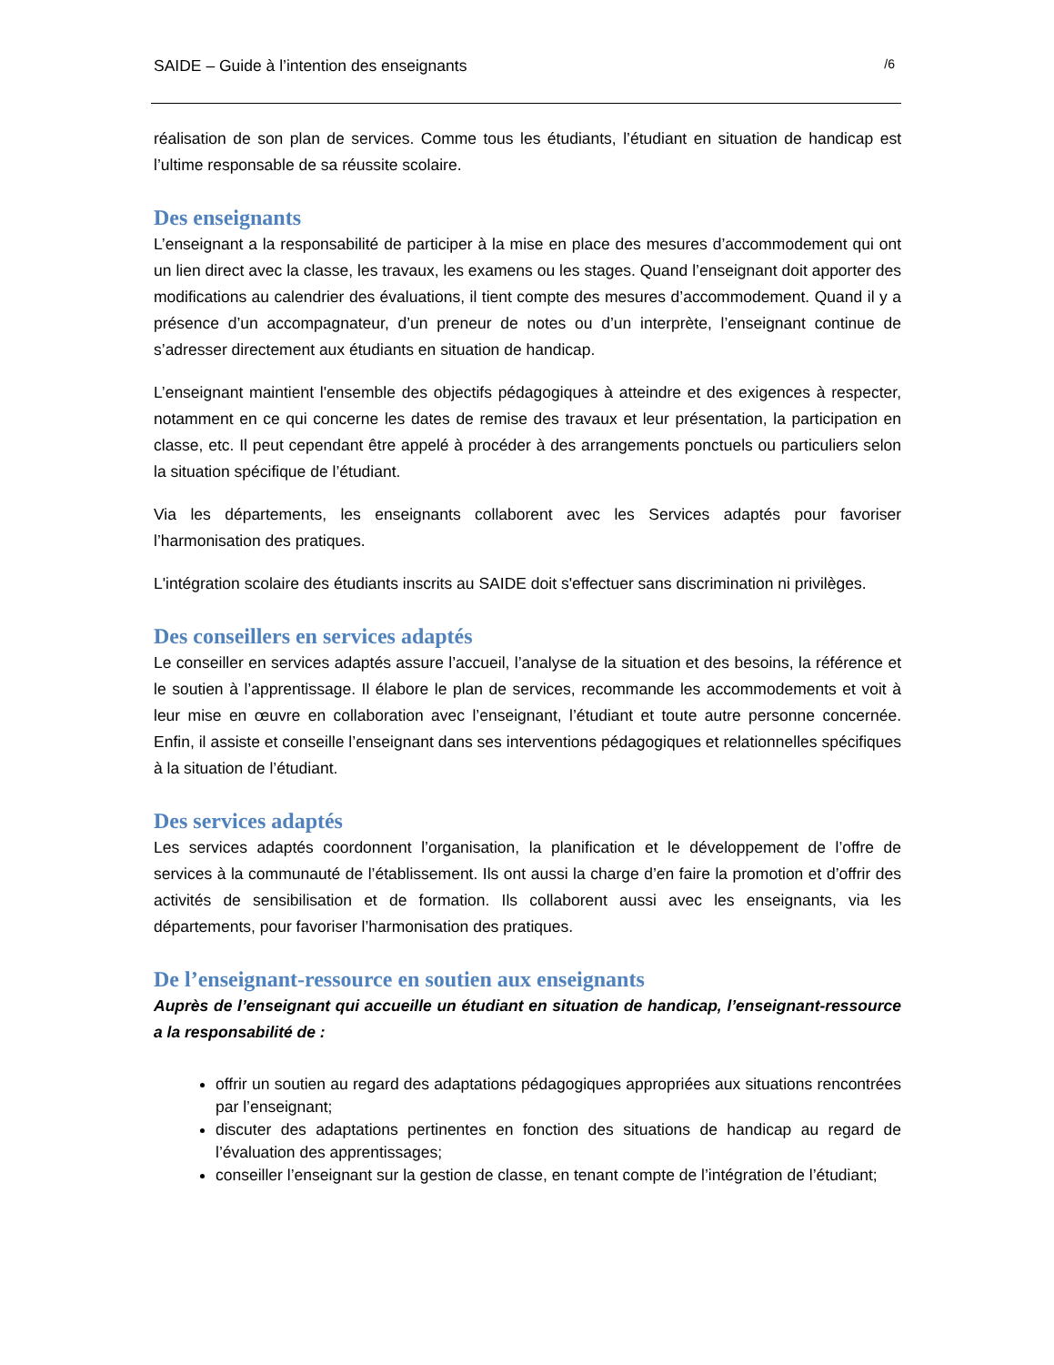SAIDE – Guide à l’intention des enseignants /6
réalisation de son plan de services. Comme tous les étudiants, l’étudiant en situation de handicap est l’ultime responsable de sa réussite scolaire.
Des enseignants
L’enseignant a la responsabilité de participer à la mise en place des mesures d’accommodement qui ont un lien direct avec la classe, les travaux, les examens ou les stages. Quand l’enseignant doit apporter des modifications au calendrier des évaluations, il tient compte des mesures d’accommodement. Quand il y a présence d’un accompagnateur, d’un preneur de notes ou d’un interprète, l’enseignant continue de s’adresser directement aux étudiants en situation de handicap.
L’enseignant maintient l'ensemble des objectifs pédagogiques à atteindre et des exigences à respecter, notamment en ce qui concerne les dates de remise des travaux et leur présentation, la participation en classe, etc. Il peut cependant être appelé à procéder à des arrangements ponctuels ou particuliers selon la situation spécifique de l’étudiant.
Via les départements, les enseignants collaborent avec les Services adaptés pour favoriser l’harmonisation des pratiques.
L'intégration scolaire des étudiants inscrits au SAIDE doit s'effectuer sans discrimination ni privilèges.
Des conseillers en services adaptés
Le conseiller en services adaptés assure l’accueil, l’analyse de la situation et des besoins, la référence et le soutien à l’apprentissage. Il élabore le plan de services, recommande les accommodements et voit à leur mise en œuvre en collaboration avec l’enseignant, l’étudiant et toute autre personne concernée. Enfin, il assiste et conseille l’enseignant dans ses interventions pédagogiques et relationnelles spécifiques à la situation de l’étudiant.
Des services adaptés
Les services adaptés coordonnent l’organisation, la planification et le développement de l’offre de services à la communauté de l’établissement. Ils ont aussi la charge d’en faire la promotion et d’offrir des activités de sensibilisation et de formation. Ils collaborent aussi avec les enseignants, via les départements, pour favoriser l’harmonisation des pratiques.
De l’enseignant-ressource en soutien aux enseignants
Auprès de l’enseignant qui accueille un étudiant en situation de handicap, l’enseignant-ressource a la responsabilité de :
offrir un soutien au regard des adaptations pédagogiques appropriées aux situations rencontrées par l’enseignant;
discuter des adaptations pertinentes en fonction des situations de handicap au regard de l’évaluation des apprentissages;
conseiller l’enseignant sur la gestion de classe, en tenant compte de l’intégration de l’étudiant;